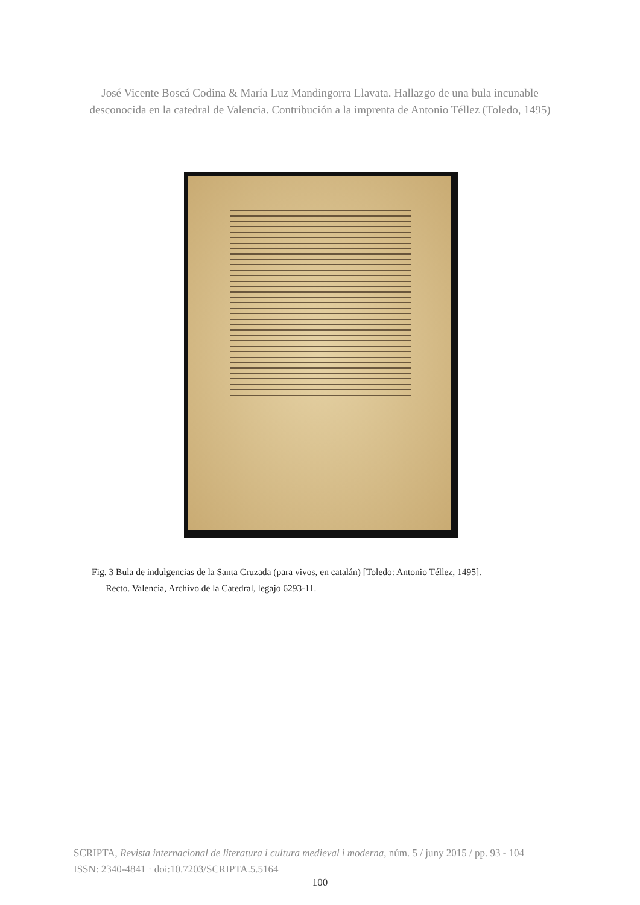José Vicente Boscá Codina & María Luz Mandingorra Llavata. Hallazgo de una bula incunable
desconocida en la catedral de Valencia. Contribución a la imprenta de Antonio Téllez (Toledo, 1495)
Fig. 3 Bula de indulgencias de la Santa Cruzada (para vivos, en catalán) [Toledo: Antonio Téllez, 1495].
Recto. Valencia, Archivo de la Catedral, legajo 6293-11.
SCRIPTA, Revista internacional de literatura i cultura medieval i moderna, núm. 5 / juny 2015 / pp. 93 - 104
ISSN: 2340-4841 · doi:10.7203/SCRIPTA.5.5164
100